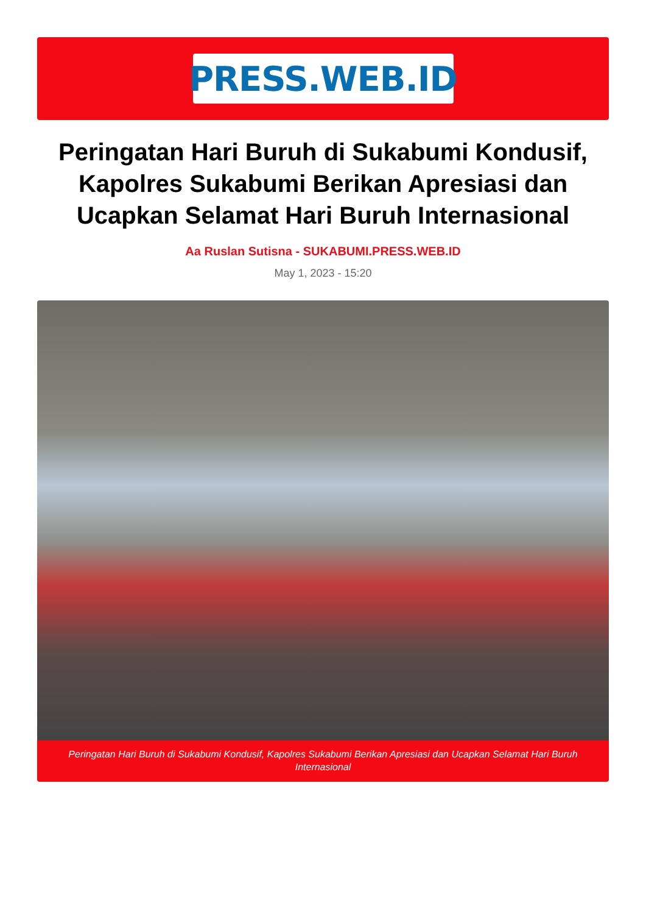PRESS.WEB.ID
Peringatan Hari Buruh di Sukabumi Kondusif, Kapolres Sukabumi Berikan Apresiasi dan Ucapkan Selamat Hari Buruh Internasional
Aa Ruslan Sutisna - SUKABUMI.PRESS.WEB.ID
May 1, 2023 - 15:20
Peringatan Hari Buruh di Sukabumi Kondusif, Kapolres Sukabumi Berikan Apresiasi dan Ucapkan Selamat Hari Buruh Internasional